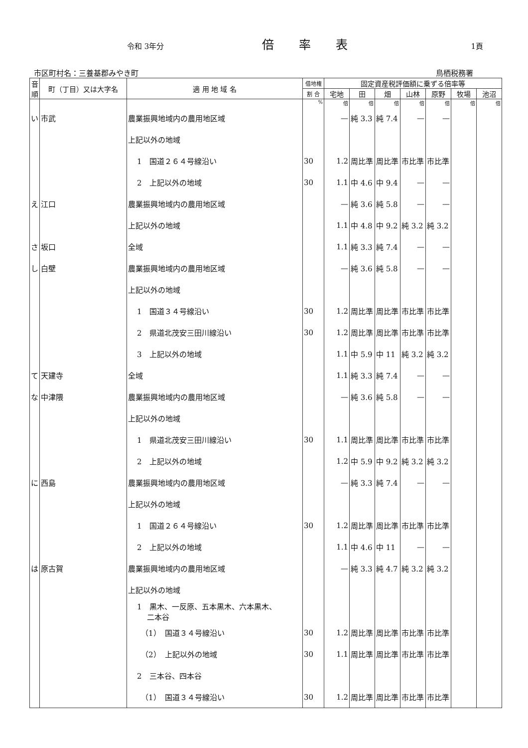令和 3年分 倍率表 1頁
市区町村名：三養基郡みやき町 鳥栖税務署
| 音順 | 町（丁目）又は大字名 | 適 用 地 域 名 | 借地権 | 固定資産税評価額に乗ずる倍率等 | | | | | | |
| --- | --- | --- | --- | --- | --- | --- | --- | --- | --- | --- |
| | | | 割 合 | 宅地 | 田 | 畑 | 山林 | 原野 | 牧場 | 池沼 |
| | | | % | 倍 | 倍 | 倍 | 倍 | 倍 | 倍 | 倍 |
| い | 市武 | 農業振興地域内の農用地区域 | | — | 純 3.3 | 純 7.4 | — | — | | |
| | | 上記以外の地域 | | | | | | | | |
| | | 1 国道２６４号線沿い | 30 | 1.2 | 周比準 | 周比準 | 市比準 | 市比準 | | |
| | | 2 上記以外の地域 | 30 | 1.1 | 中 4.6 | 中 9.4 | — | — | | |
| え | 江口 | 農業振興地域内の農用地区域 | | — | 純 3.6 | 純 5.8 | — | — | | |
| | | 上記以外の地域 | | 1.1 | 中 4.8 | 中 9.2 | 純 3.2 | 純 3.2 | | |
| さ | 坂口 | 全域 | | 1.1 | 純 3.3 | 純 7.4 | — | — | | |
| し | 白壁 | 農業振興地域内の農用地区域 | | — | 純 3.6 | 純 5.8 | — | — | | |
| | | 上記以外の地域 | | | | | | | | |
| | | 1 国道３４号線沿い | 30 | 1.2 | 周比準 | 周比準 | 市比準 | 市比準 | | |
| | | 2 県道北茂安三田川線沿い | 30 | 1.2 | 周比準 | 周比準 | 市比準 | 市比準 | | |
| | | 3 上記以外の地域 | | 1.1 | 中 5.9 | 中 11 | 純 3.2 | 純 3.2 | | |
| て | 天建寺 | 全域 | | 1.1 | 純 3.3 | 純 7.4 | — | — | | |
| な | 中津隈 | 農業振興地域内の農用地区域 | | — | 純 3.6 | 純 5.8 | — | — | | |
| | | 上記以外の地域 | | | | | | | | |
| | | 1 県道北茂安三田川線沿い | 30 | 1.1 | 周比準 | 周比準 | 市比準 | 市比準 | | |
| | | 2 上記以外の地域 | | 1.2 | 中 5.9 | 中 9.2 | 純 3.2 | 純 3.2 | | |
| に | 西島 | 農業振興地域内の農用地区域 | | — | 純 3.3 | 純 7.4 | — | — | | |
| | | 上記以外の地域 | | | | | | | | |
| | | 1 国道２６４号線沿い | 30 | 1.2 | 周比準 | 周比準 | 市比準 | 市比準 | | |
| | | 2 上記以外の地域 | | 1.1 | 中 4.6 | 中 11 | — | — | | |
| は | 原古賀 | 農業振興地域内の農用地区域 | | — | 純 3.3 | 純 4.7 | 純 3.2 | 純 3.2 | | |
| | | 上記以外の地域 | | | | | | | | |
| | | 1 黒木、一反原、五本黒木、六本黒木、 二本谷 | | | | | | | | |
| | | （1） 国道３４号線沿い | 30 | 1.2 | 周比準 | 周比準 | 市比準 | 市比準 | | |
| | | （2） 上記以外の地域 | 30 | 1.1 | 周比準 | 周比準 | 市比準 | 市比準 | | |
| | | 2 三本谷、四本谷 | | | | | | | | |
| | | （1） 国道３４号線沿い | 30 | 1.2 | 周比準 | 周比準 | 市比準 | 市比準 | | |